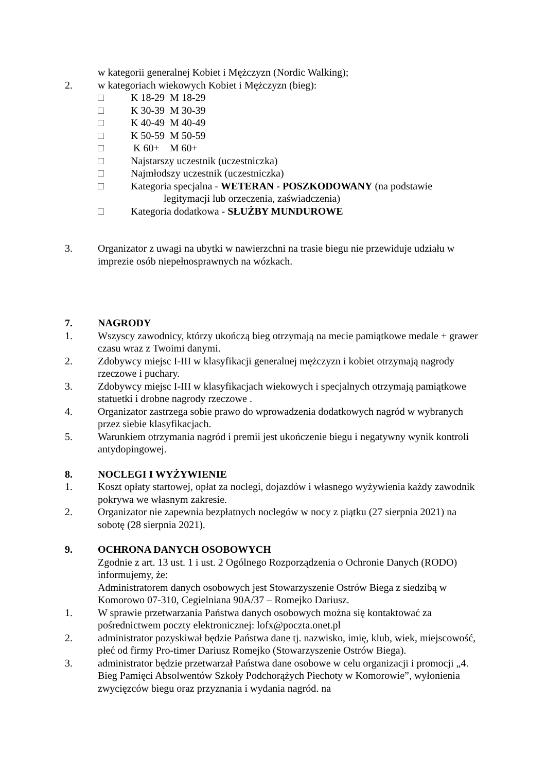w kategorii generalnej Kobiet i Mężczyzn (Nordic Walking);
2. w kategoriach wiekowych Kobiet i Mężczyzn (bieg):
□ K 18-29 M 18-29
□ K 30-39 M 30-39
□ K 40-49 M 40-49
□ K 50-59 M 50-59
□ K 60+ M 60+
□ Najstarszy uczestnik (uczestniczka)
□ Najmłodszy uczestnik (uczestniczka)
□ Kategoria specjalna - WETERAN - POSZKODOWANY (na podstawie
legitymacji lub orzeczenia, zaświadczenia)
□ Kategoria dodatkowa - SŁUŻBY MUNDUROWE
3. Organizator z uwagi na ubytki w nawierzchni na trasie biegu nie przewiduje udziału w imprezie osób niepełnosprawnych na wózkach.
7. NAGRODY
1. Wszyscy zawodnicy, którzy ukończą bieg otrzymają na mecie pamiątkowe medale + grawer czasu wraz z Twoimi danymi.
2. Zdobywcy miejsc I-III w klasyfikacji generalnej mężczyzn i kobiet otrzymają nagrody rzeczowe i puchary.
3. Zdobywcy miejsc I-III w klasyfikacjach wiekowych i specjalnych otrzymają pamiątkowe statuetki i drobne nagrody rzeczowe .
4. Organizator zastrzega sobie prawo do wprowadzenia dodatkowych nagród w wybranych przez siebie klasyfikacjach.
5. Warunkiem otrzymania nagród i premii jest ukończenie biegu i negatywny wynik kontroli antydopingowej.
8. NOCLEGI I WYŻYWIENIE
1. Koszt opłaty startowej, opłat za noclegi, dojazdów i własnego wyżywienia każdy zawodnik pokrywa we własnym zakresie.
2. Organizator nie zapewnia bezpłatnych noclegów w nocy z piątku (27 sierpnia 2021) na sobotę (28 sierpnia 2021).
9. OCHRONA DANYCH OSOBOWYCH
Zgodnie z art. 13 ust. 1 i ust. 2 Ogólnego Rozporządzenia o Ochronie Danych (RODO) informujemy, że:
Administratorem danych osobowych jest Stowarzyszenie Ostrów Biega z siedzibą w Komorowo 07-310, Cegielniana 90A/37 – Romejko Dariusz.
1. W sprawie przetwarzania Państwa danych osobowych można się kontaktować za pośrednictwem poczty elektronicznej: lofx@poczta.onet.pl
2. administrator pozyskiwał będzie Państwa dane tj. nazwisko, imię, klub, wiek, miejscowość, płeć od firmy Pro-timer Dariusz Romejko (Stowarzyszenie Ostrów Biega).
3. administrator będzie przetwarzał Państwa dane osobowe w celu organizacji i promocji „4. Bieg Pamięci Absolwentów Szkoły Podchorążych Piechoty w Komorowie”, wyłonienia zwycięzców biegu oraz przyznania i wydania nagród. na